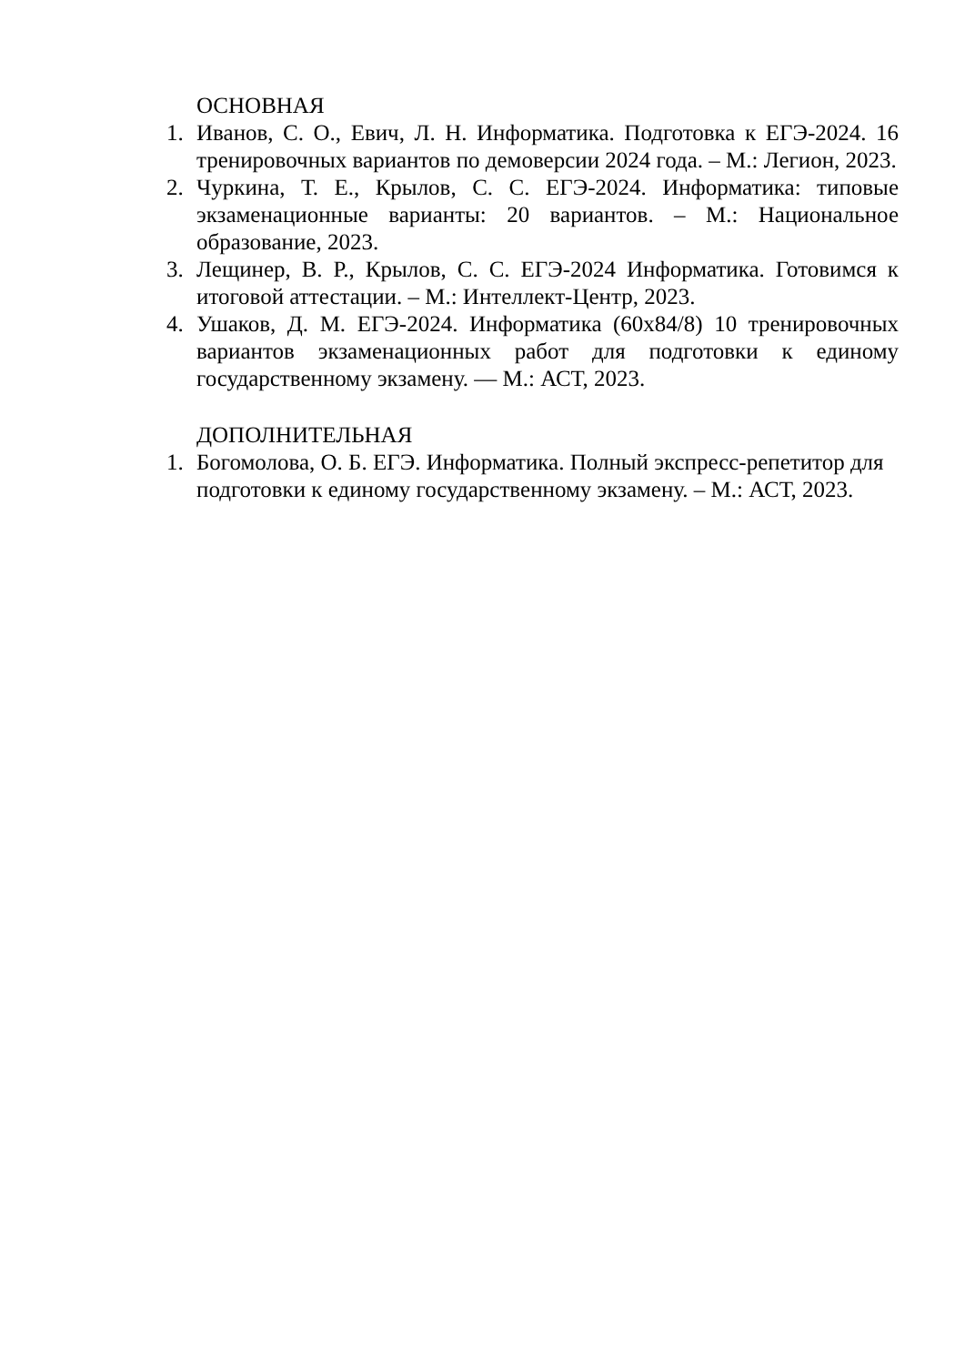ОСНОВНАЯ
1. Иванов, С. О., Евич, Л. Н. Информатика. Подготовка к ЕГЭ-2024. 16 тренировочных вариантов по демоверсии 2024 года. – М.: Легион, 2023.
2. Чуркина, Т. Е., Крылов, С. С. ЕГЭ-2024. Информатика: типовые экзаменационные варианты: 20 вариантов. – М.: Национальное образование, 2023.
3. Лещинер, В. Р., Крылов, С. С. ЕГЭ-2024 Информатика. Готовимся к итоговой аттестации. – М.: Интеллект-Центр, 2023.
4. Ушаков, Д. М. ЕГЭ-2024. Информатика (60x84/8) 10 тренировочных вариантов экзаменационных работ для подготовки к единому государственному экзамену. — М.: АСТ, 2023.
ДОПОЛНИТЕЛЬНАЯ
1. Богомолова, О. Б. ЕГЭ. Информатика. Полный экспресс-репетитор для подготовки к единому государственному экзамену. – М.: АСТ, 2023.